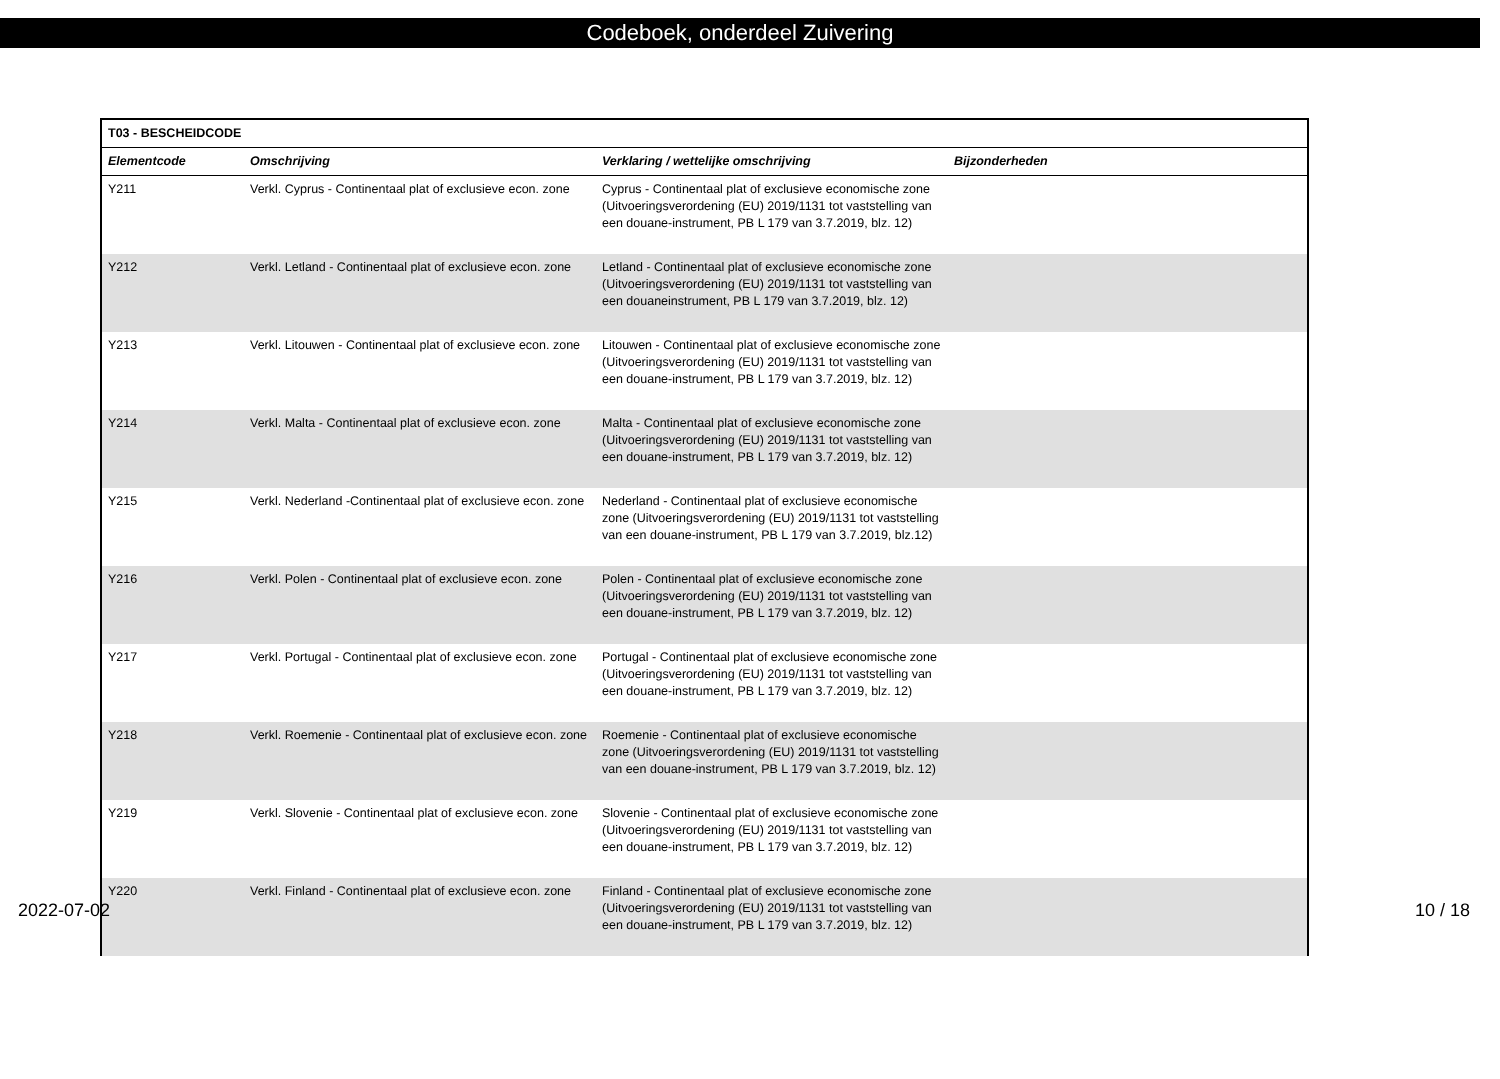Codeboek, onderdeel Zuivering
| T03 - BESCHEIDCODE | | | |
| --- | --- | --- | --- |
| Elementcode | Omschrijving | Verklaring / wettelijke omschrijving | Bijzonderheden |
| Y211 | Verkl. Cyprus - Continentaal plat of exclusieve econ. zone | Cyprus - Continentaal plat of exclusieve economische zone (Uitvoeringsverordening (EU) 2019/1131 tot vaststelling van een douane-instrument, PB L 179 van 3.7.2019, blz. 12) | |
| Y212 | Verkl. Letland - Continentaal plat of exclusieve econ. zone | Letland - Continentaal plat of exclusieve economische zone (Uitvoeringsverordening (EU) 2019/1131 tot vaststelling van een douaneinstrument, PB L 179 van 3.7.2019, blz. 12) | |
| Y213 | Verkl. Litouwen - Continentaal plat of exclusieve econ. zone | Litouwen - Continentaal plat of exclusieve economische zone (Uitvoeringsverordening (EU) 2019/1131 tot vaststelling van een douane-instrument, PB L 179 van 3.7.2019, blz. 12) | |
| Y214 | Verkl. Malta - Continentaal plat of exclusieve econ. zone | Malta - Continentaal plat of exclusieve economische zone (Uitvoeringsverordening (EU) 2019/1131 tot vaststelling van een douane-instrument, PB L 179 van 3.7.2019, blz. 12) | |
| Y215 | Verkl. Nederland -Continentaal plat of exclusieve econ. zone | Nederland - Continentaal plat of exclusieve economische zone (Uitvoeringsverordening (EU) 2019/1131 tot vaststelling van een douane-instrument, PB L 179 van 3.7.2019, blz.12) | |
| Y216 | Verkl. Polen - Continentaal plat of exclusieve econ. zone | Polen - Continentaal plat of exclusieve economische zone (Uitvoeringsverordening (EU) 2019/1131 tot vaststelling van een douane-instrument, PB L 179 van 3.7.2019, blz. 12) | |
| Y217 | Verkl. Portugal - Continentaal plat of exclusieve econ. zone | Portugal - Continentaal plat of exclusieve economische zone (Uitvoeringsverordening (EU) 2019/1131 tot vaststelling van een douane-instrument, PB L 179 van 3.7.2019, blz. 12) | |
| Y218 | Verkl. Roemenie - Continentaal plat of exclusieve econ. zone | Roemenie - Continentaal plat of exclusieve economische zone (Uitvoeringsverordening (EU) 2019/1131 tot vaststelling van een douane-instrument, PB L 179 van 3.7.2019, blz. 12) | |
| Y219 | Verkl. Slovenie - Continentaal plat of exclusieve econ. zone | Slovenie - Continentaal plat of exclusieve economische zone (Uitvoeringsverordening (EU) 2019/1131 tot vaststelling van een douane-instrument, PB L 179 van 3.7.2019, blz. 12) | |
| Y220 | Verkl. Finland - Continentaal plat of exclusieve econ. zone | Finland - Continentaal plat of exclusieve economische zone (Uitvoeringsverordening (EU) 2019/1131 tot vaststelling van een douane-instrument, PB L 179 van 3.7.2019, blz. 12) | |
2022-07-02 10 / 18